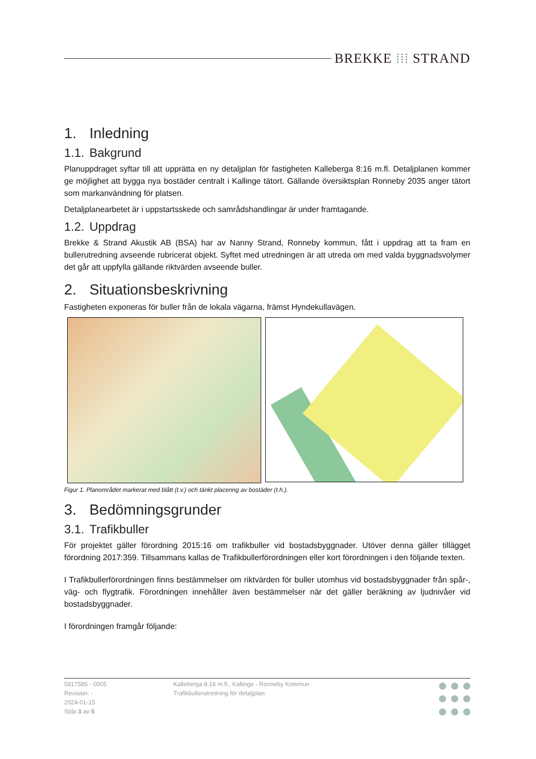BREKKE ⁞⁞⁞ STRAND
1. Inledning
1.1. Bakgrund
Planuppdraget syftar till att upprätta en ny detaljplan för fastigheten Kalleberga 8:16 m.fl. Detaljplanen kommer ge möjlighet att bygga nya bostäder centralt i Kallinge tätort. Gällande översiktsplan Ronneby 2035 anger tätort som markanvändning för platsen.
Detaljplanearbetet är i uppstartsskede och samrådshandlingar är under framtagande.
1.2. Uppdrag
Brekke & Strand Akustik AB (BSA) har av Nanny Strand, Ronneby kommun, fått i uppdrag att ta fram en bullerutredning avseende rubricerat objekt. Syftet med utredningen är att utreda om med valda byggnadsvolymer det går att uppfylla gällande riktvärden avseende buller.
2. Situationsbeskrivning
Fastigheten exponeras för buller från de lokala vägarna, främst Hyndekullavägen.
Figur 1. Planområdet markerat med blått (t.v.) och tänkt placering av bostäder (t.h.).
3. Bedömningsgrunder
3.1. Trafikbuller
För projektet gäller förordning 2015:16 om trafikbuller vid bostadsbyggnader. Utöver denna gäller tillägget förordning 2017:359. Tillsammans kallas de Trafikbullerförordningen eller kort förordningen i den följande texten.
I Trafikbullerförordningen finns bestämmelser om riktvärden för buller utomhus vid bostadsbyggnader från spår-, väg- och flygtrafik. Förordningen innehåller även bestämmelser när det gäller beräkning av ljudnivåer vid bostadsbyggnader.
I förordningen framgår följande:
5817585 - 0005
Revision: -
2024-01-15
Sida 3 av 5
Kalleberga 8:16 m.fl., Kallinge - Ronneby Kommun
Trafikbullerutredning för detaljplan